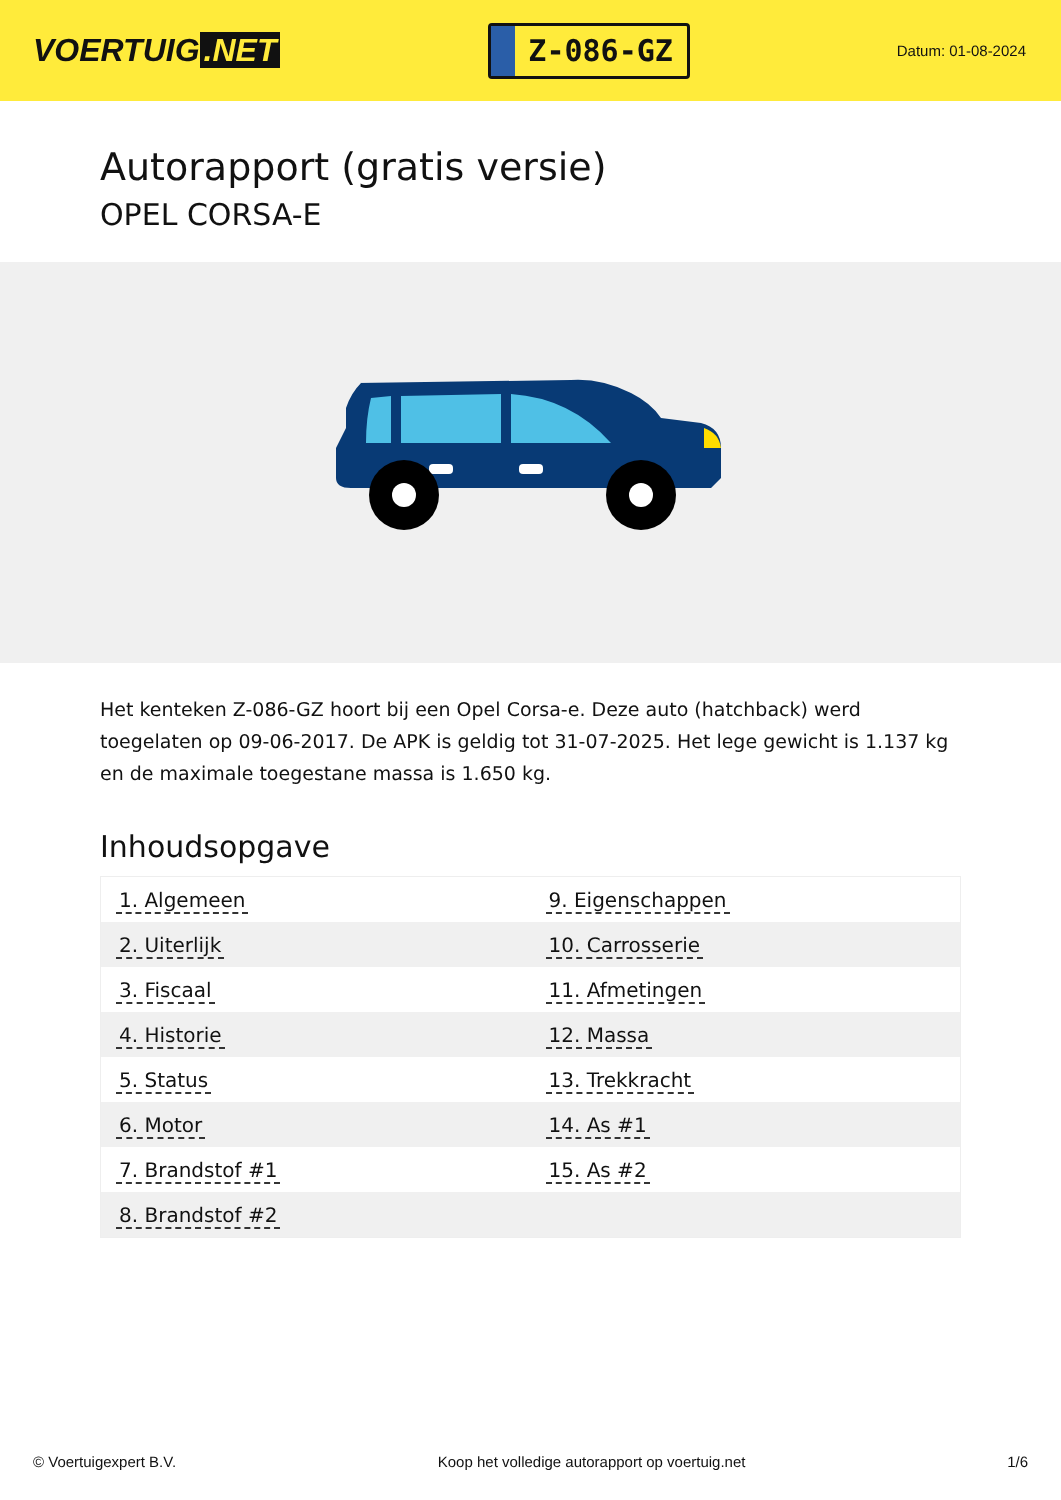VOERTUIG.NET
Z-086-GZ
Datum: 01-08-2024
Autorapport (gratis versie)
OPEL CORSA-E
Het kenteken Z-086-GZ hoort bij een Opel Corsa-e. Deze auto (hatchback) werd toegelaten op 09-06-2017. De APK is geldig tot 31-07-2025. Het lege gewicht is 1.137 kg en de maximale toegestane massa is 1.650 kg.
Inhoudsopgave
| 1. Algemeen | 9. Eigenschappen |
| 2. Uiterlijk | 10. Carrosserie |
| 3. Fiscaal | 11. Afmetingen |
| 4. Historie | 12. Massa |
| 5. Status | 13. Trekkracht |
| 6. Motor | 14. As #1 |
| 7. Brandstof #1 | 15. As #2 |
| 8. Brandstof #2 | |
© Voertuigexpert B.V. Koop het volledige autorapport op voertuig.net 1/6